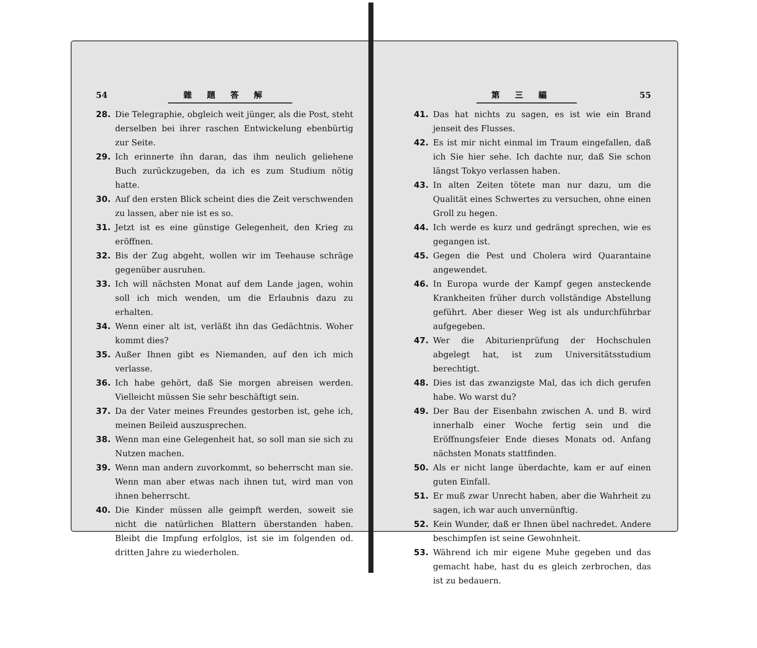54 雜題答解
28. Die Telegraphie, obgleich weit jünger, als die Post, steht derselben bei ihrer raschen Entwickelung ebenbürtig zur Seite.
29. Ich erinnerte ihn daran, das ihm neulich geliehene Buch zurückzugeben, da ich es zum Studium nötig hatte.
30. Auf den ersten Blick scheint dies die Zeit verschwenden zu lassen, aber nie ist es so.
31. Jetzt ist es eine günstige Gelegenheit, den Krieg zu eröffnen.
32. Bis der Zug abgeht, wollen wir im Teehause schräge gegenüber ausruhen.
33. Ich will nächsten Monat auf dem Lande jagen, wohin soll ich mich wenden, um die Erlaubnis dazu zu erhalten.
34. Wenn einer alt ist, verläßt ihn das Gedächtnis. Woher kommt dies?
35. Außer Ihnen gibt es Niemanden, auf den ich mich verlasse.
36. Ich habe gehört, daß Sie morgen abreisen werden. Vielleicht müssen Sie sehr beschäftigt sein.
37. Da der Vater meines Freundes gestorben ist, gehe ich, meinen Beileid auszusprechen.
38. Wenn man eine Gelegenheit hat, so soll man sie sich zu Nutzen machen.
39. Wenn man andern zuvorkommt, so beherrscht man sie. Wenn man aber etwas nach ihnen tut, wird man von ihnen beherrscht.
40. Die Kinder müssen alle geimpft werden, soweit sie nicht die natürlichen Blattern überstanden haben. Bleibt die Impfung erfolglos, ist sie im folgenden od. dritten Jahre zu wiederholen.
第三編 55
41. Das hat nichts zu sagen, es ist wie ein Brand jenseit des Flusses.
42. Es ist mir nicht einmal im Traum eingefallen, daß ich Sie hier sehe. Ich dachte nur, daß Sie schon längst Tokyo verlassen haben.
43. In alten Zeiten tötete man nur dazu, um die Qualität eines Schwertes zu versuchen, ohne einen Groll zu hegen.
44. Ich werde es kurz und gedrängt sprechen, wie es gegangen ist.
45. Gegen die Pest und Cholera wird Quarantaine angewendet.
46. In Europa wurde der Kampf gegen ansteckende Krankheiten früher durch vollständige Abstellung geführt. Aber dieser Weg ist als undurchführbar aufgegeben.
47. Wer die Abiturienprüfung der Hochschulen abgelegt hat, ist zum Universitätsstudium berechtigt.
48. Dies ist das zwanzigste Mal, das ich dich gerufen habe. Wo warst du?
49. Der Bau der Eisenbahn zwischen A. und B. wird innerhalb einer Woche fertig sein und die Eröffnungsfeier Ende dieses Monats od. Anfang nächsten Monats stattfinden.
50. Als er nicht lange überdachte, kam er auf einen guten Einfall.
51. Er muß zwar Unrecht haben, aber die Wahrheit zu sagen, ich war auch unvernünftig.
52. Kein Wunder, daß er Ihnen übel nachredet. Andere beschimpfen ist seine Gewohnheit.
53. Während ich mir eigene Muhe gegeben und das gemacht habe, hast du es gleich zerbrochen, das ist zu bedauern.